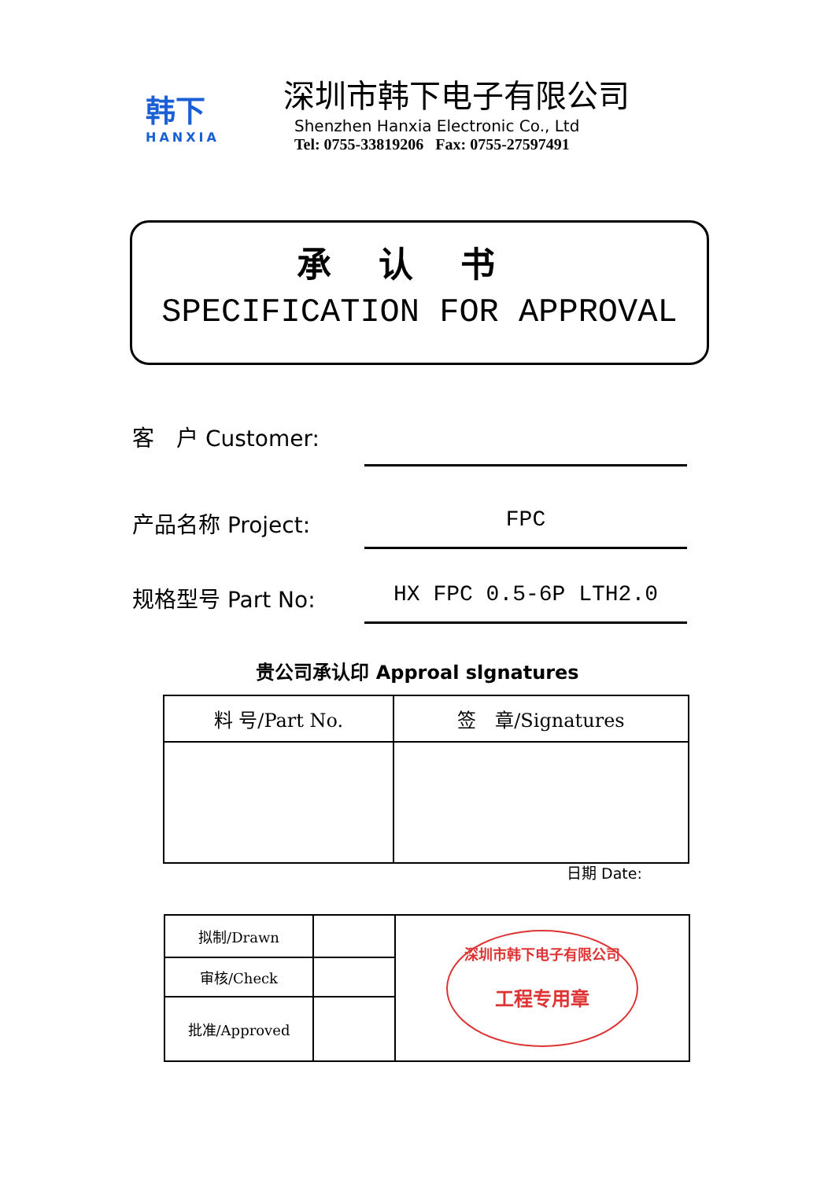韩下
HANXIA
深圳市韩下电子有限公司
Shenzhen Hanxia Electronic Co., Ltd
Tel: 0755-33819206 Fax: 0755-27597491
承认书
SPECIFICATION FOR APPROVAL
客　户 Customer:
产品名称 Project:
FPC
规格型号 Part No:
HX FPC 0.5-6P LTH2.0
贵公司承认印 Approal slgnatures
| 料 号/Part No. | 签 章/Signatures |
| --- | --- |
日期 Date:
| 拟制/Drawn | | 深圳市韩下电子有限公司 工程专用章 |
| 审核/Check | | |
| 批准/Approved | | |